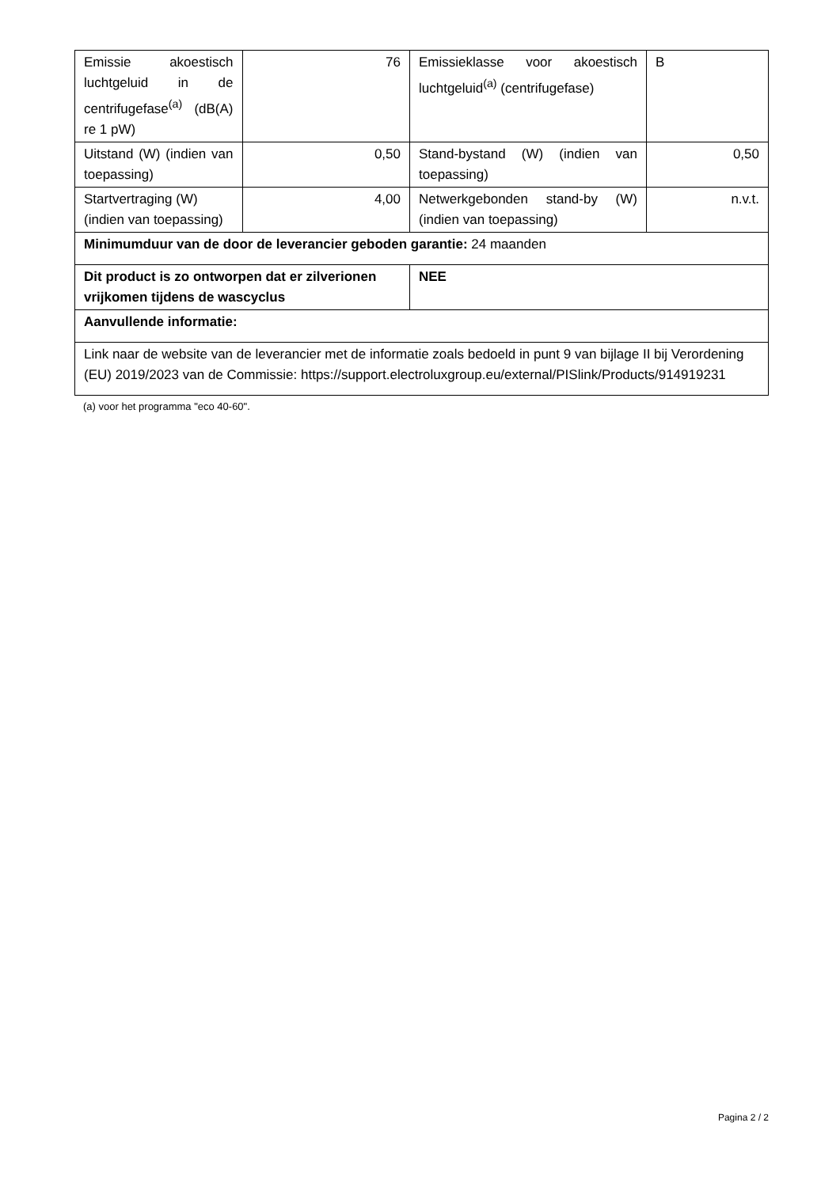| Emissie akoestisch luchtgeluid in de centrifugefase<sup>(a)</sup> (dB(A) re 1 pW) | 76 | Emissieklasse voor akoestisch luchtgeluid<sup>(a)</sup> (centrifugefase) | B |
| Uitstand (W) (indien van toepassing) | 0,50 | Stand-bystand (W) (indien van toepassing) | 0,50 |
| Startvertraging (W) (indien van toepassing) | 4,00 | Netwerkgebonden stand-by (W) (indien van toepassing) | n.v.t. |
| Minimumduur van de door de leverancier geboden garantie: 24 maanden | | | |
| Dit product is zo ontworpen dat er zilverionen vrijkomen tijdens de wascyclus | | NEE | |
| Aanvullende informatie: | | | |
| Link naar de website van de leverancier met de informatie zoals bedoeld in punt 9 van bijlage II bij Verordening (EU) 2019/2023 van de Commissie: https://support.electroluxgroup.eu/external/PISlink/Products/914919231 | | | |
(a) voor het programma "eco 40-60".
Pagina 2 / 2